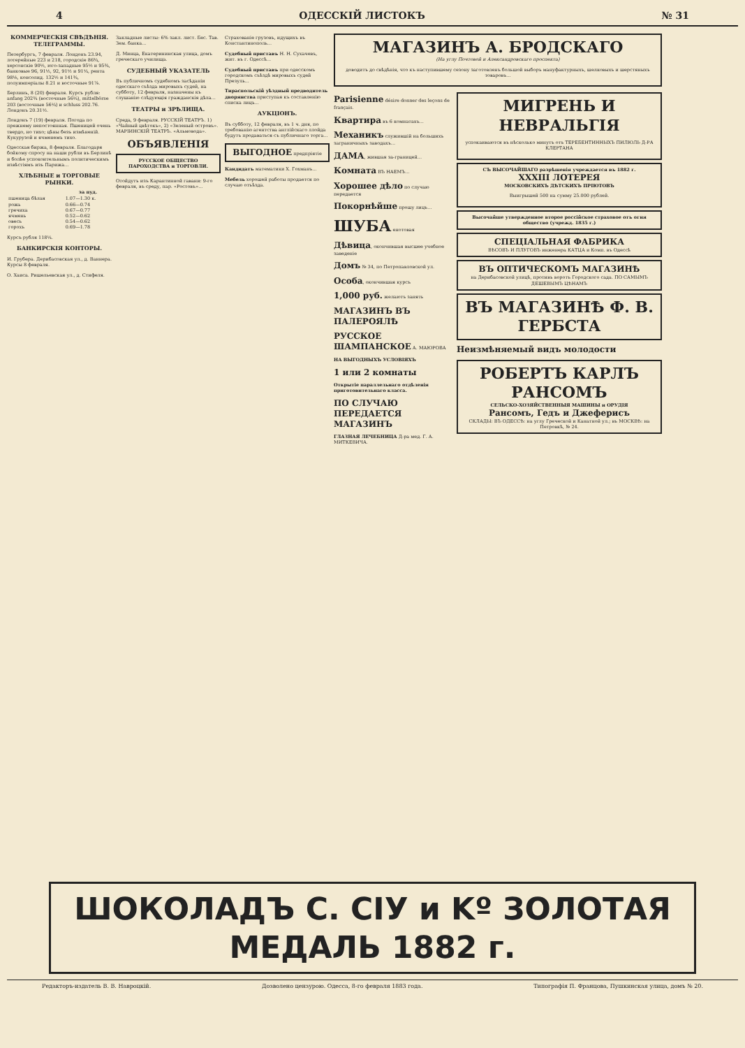4 ОДЕССКІЙ ЛИСТОКЪ № 31
КОММЕРЧЕСКІЯ СВѢДѢНІЯ.
ТЕЛЕГРАММЫ.
Петербургъ, 7 февраля. Лондонъ 23.94, лотерейные 223 и 218, городскіе 86¾, херсонскіе 90½, юго-западные 95½ и 95¾, банковые 96, 91½, 92, 91½ и 91¼, рента 98⅛, консолид. 132½ и 141¾, полуимперіалы 8.21 и восточные 91⅞.
Берлинъ, 8 (20) февраля. Курсъ рубля: anfang 202¾ (восточные 56¼), mittelbörse 203 (восточные 56¼) и schluss 202.76. Лондонъ 20.31½.
Лондонъ 7 (19) февраля. Погода по прежнему непостоянная. Пшеницей очень твердо, но тихо; цѣны безъ измѣненій. Кукурузой и ячменемъ тихо.
Одесская биржа, 8 февраля. Благодаря бойкому спросу на наши рубли въ Берлинѣ и болѣе успокоительнымъ политическимъ извѣстіямъ изъ Парижа...
ХЛѢБНЫЕ и ТОРГОВЫЕ РЫНКИ.
| | за пуд. |
| --- | --- |
| пшеница бѣлая | 1.07—1.30 к. |
| рожь | 0.66—0.74 |
| гречиха | 0.67—0.77 |
| ячмень | 0.52—0.62 |
| овесъ | 0.54—0.62 |
| горохъ | 0.69—1.78 |
Курсъ рубля 118¼.
БАНКИРСКІЯ КОНТОРЫ.
И. Грубера. Дерибасовская ул., д. Ваннера. Курсы 8 февраля.
О. Хаиса. Ришельевская ул., д. Стифеля.
Закладные листы: 6% закл. лист. Бес. Тав. Зем. банка...
Д. Минца, Екатерининская улица, домъ греческаго училища.
СУДЕБНЫЙ УКАЗАТЕЛЬ
Въ публичномъ судебномъ засѣданіи одесскаго съѣзда мировыхъ судей, на субботу, 12 февраля, назначены къ слушанію слѣдующія гражданскія дѣла...
ТЕАТРЫ и ЗРѢЛИЩА.
Среда, 9 февраля. РУССКІЙ ТЕАТРЪ. 1) «Чайный цвѣтокъ», 2) «Зеленый островъ». МАРІИНСКІЙ ТЕАТРЪ. «Альмовода».
ОБЪЯВЛЕНІЯ
РУССКОЕ ОБЩЕСТВО ПАРОХОДСТВА и ТОРГОВЛИ.
Отойдутъ изъ Карантинной гавани: 9-го февраля, въ среду, пар. «Ростовъ»...
Страхованіе грузовъ, идущихъ въ Константинополь...
Судебный приставъ Н. Н. Сухачевъ, жит. въ г. Одессѣ...
Судебный приставъ при одесскомъ городскомъ съѣздѣ мировыхъ судей Презуль...
Тираспольскій уѣздный предводитель дворянства приступая къ составленію списка лицъ...
АУКЦІОНЪ.
Въ субботу, 12 февраля, въ 1 ч. дня, по требованію агентства англійскаго ллойда будутъ продаваться съ публичнаго торга...
ВЫГОДНОЕ предпріятіе
Кандидатъ математики Х. Гохманъ...
Мебель хорошей работы продается по случаю отъѣзда.
МАГАЗИНЪ А. БРОДСКАГО
(На углу Почтовой и Александровскаго проспекта)
доводитъ до свѣдѣнія, что къ наступившему сезону заготовленъ большой выборъ мануфактурныхъ, шелковыхъ и шерстяныхъ товаровъ...
Parisienne désire donner des leçons de français.
Квартира въ 6 комнатахъ...
Механикъ служившій на большихъ заграничныхъ заводахъ...
ДАМА, жившая за-границей...
Комната ВЪ НАЕМЪ...
Хорошее дѣло по случаю передается
Покорнѣйше прошу лицъ...
ШУБА енотовая
Дѣвица, окончившая высшее учебное заведеніе
Домъ № 34, по Петропавловской ул.
Особа, окончившая курсъ
1,000 руб. желаютъ занять
МАГАЗИНЪ ВЪ ПАЛЕРОЯЛѢ
РУССКОЕ ШАМПАНСКОЕ А. МАЮРОВА
НА ВЫГОДНЫХЪ УСЛОВІЯХЪ
1 или 2 комнаты
Открытіе параллельнаго отдѣленія приготовительнаго класса.
ПО СЛУЧАЮ ПЕРЕДАЕТСЯ МАГАЗИНЪ
ГЛАЗНАЯ ЛЕЧЕБНИЦА Д-ра мед. Г. А. МИТКЕВИЧА.
МИГРЕНЬ И НЕВРАЛЬГІЯ
успокаиваются въ нѣсколько минутъ отъ ТЕРЕБЕНТИННЫХЪ ПИЛЮЛЬ Д-РА КЛЕРТАНА
СЪ ВЫСОЧАЙШАГО разрѣшенія учреждается въ 1882 г.
XXXIII ЛОТЕРЕЯ
МОСКОВСКИХЪ ДѢТСКИХЪ ПРІЮТОВЪ
Выигрышей 500 на сумму 25.000 рублей.
Высочайше утвержденное второе россійское страховое отъ огня общество (учрежд. 1835 г.)
СПЕЦІАЛЬНАЯ ФАБРИКА
ВѢСОВЪ И ПЛУГОВЪ инженера КАТЦА и Комп. въ Одессѣ
ВЪ ОПТИЧЕСКОМЪ МАГАЗИНѢ
на Дерибасовской улицѣ, противъ воротъ Городского сада. ПО САМЫМЪ ДЕШЕВЫМЪ ЦѢНАМЪ
ВЪ МАГАЗИНѢ Ф. В. ГЕРБСТА
Неизмѣняемый видъ молодости
РОБЕРТЪ КАРЛЪ РАНСОМЪ
СЕЛЬСКО-ХОЗЯЙСТВЕННЫЯ МАШИНЫ и ОРУДІЯ
Рансомъ, Гедъ и Джеферисъ
СКЛАДЫ: ВЪ ОДЕССѢ: на углу Греческой и Канатной ул.; въ МОСКВѢ: на Петровкѣ, № 24.
ШОКОЛАДЪ С. СІУ и Kº ЗОЛОТАЯ МЕДАЛЬ 1882 г.
Редакторъ-издатель В. В. Навроцкій. Дозволено цензурою. Одесса, 8-го февраля 1883 года. Типографія П. Францова, Пушкинская улица, домъ № 20.